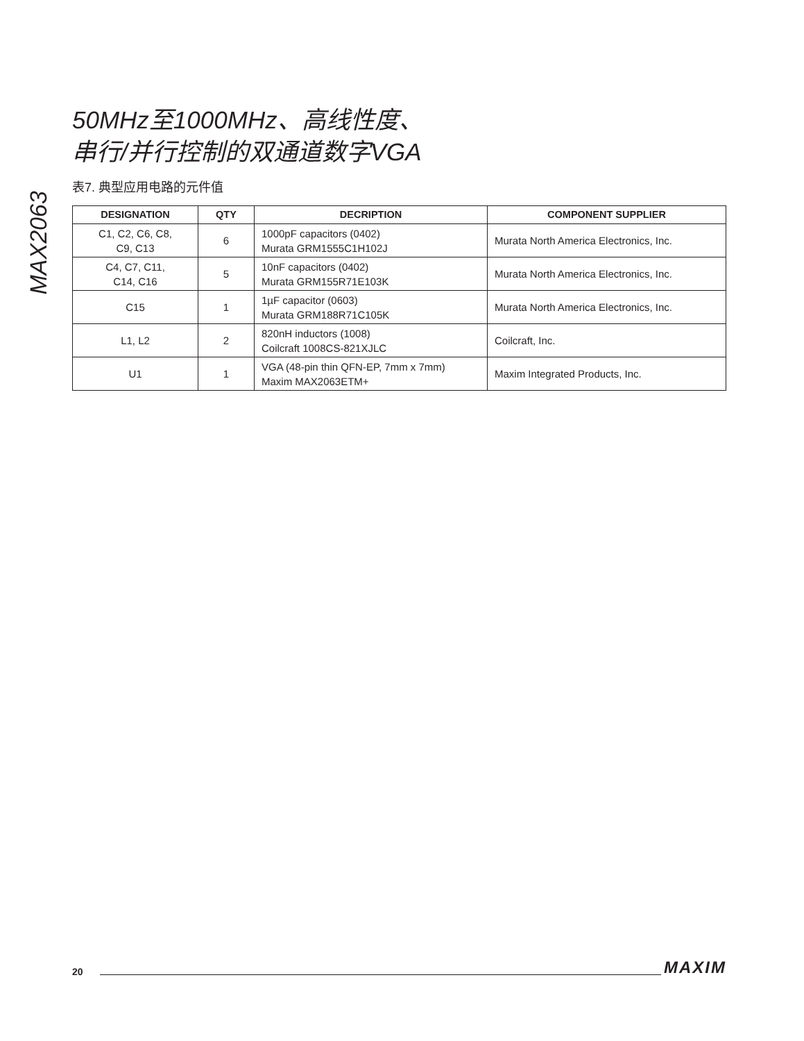MAX2063
50MHz至1000MHz、高线性度、
串行/并行控制的双通道数字VGA
表7. 典型应用电路的元件值
| DESIGNATION | QTY | DECRIPTION | COMPONENT SUPPLIER |
| --- | --- | --- | --- |
| C1, C2, C6, C8, C9, C13 | 6 | 1000pF capacitors (0402) Murata GRM1555C1H102J | Murata North America Electronics, Inc. |
| C4, C7, C11, C14, C16 | 5 | 10nF capacitors (0402) Murata GRM155R71E103K | Murata North America Electronics, Inc. |
| C15 | 1 | 1µF capacitor (0603) Murata GRM188R71C105K | Murata North America Electronics, Inc. |
| L1, L2 | 2 | 820nH inductors (1008) Coilcraft 1008CS-821XJLC | Coilcraft, Inc. |
| U1 | 1 | VGA (48-pin thin QFN-EP, 7mm x 7mm) Maxim MAX2063ETM+ | Maxim Integrated Products, Inc. |
20 MAXIM